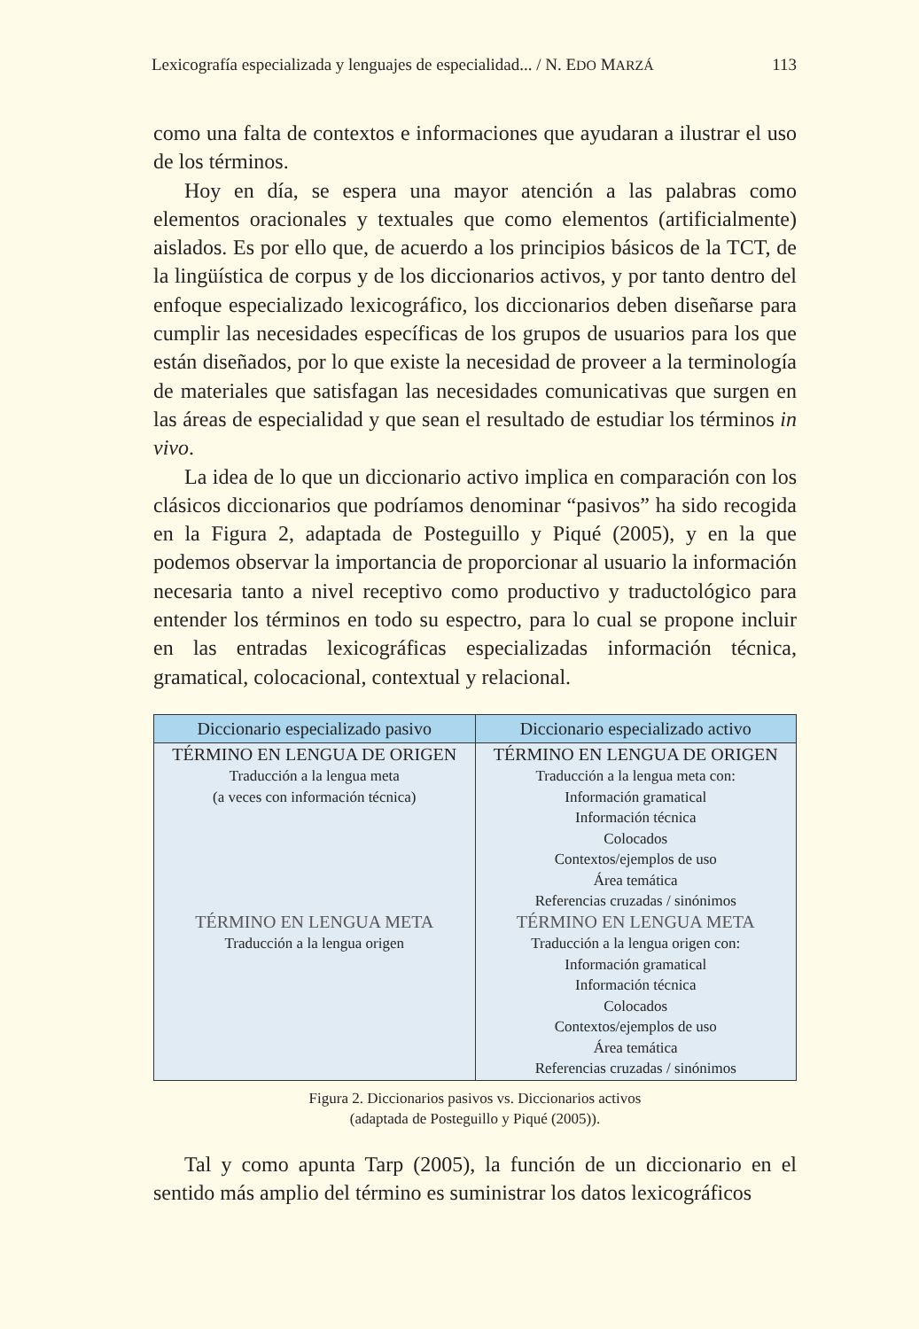Lexicografía especializada y lenguajes de especialidad... / N. EDO MARZÁ 113
como una falta de contextos e informaciones que ayudaran a ilustrar el uso de los términos.
Hoy en día, se espera una mayor atención a las palabras como elementos oracionales y textuales que como elementos (artificialmente) aislados. Es por ello que, de acuerdo a los principios básicos de la TCT, de la lingüística de corpus y de los diccionarios activos, y por tanto dentro del enfoque especializado lexicográfico, los diccionarios deben diseñarse para cumplir las necesidades específicas de los grupos de usuarios para los que están diseñados, por lo que existe la necesidad de proveer a la terminología de materiales que satisfagan las necesidades comunicativas que surgen en las áreas de especialidad y que sean el resultado de estudiar los términos in vivo.
La idea de lo que un diccionario activo implica en comparación con los clásicos diccionarios que podríamos denominar “pasivos” ha sido recogida en la Figura 2, adaptada de Posteguillo y Piqué (2005), y en la que podemos observar la importancia de proporcionar al usuario la información necesaria tanto a nivel receptivo como productivo y traductológico para entender los términos en todo su espectro, para lo cual se propone incluir en las entradas lexicográficas especializadas información técnica, gramatical, colocacional, contextual y relacional.
| Diccionario especializado pasivo | Diccionario especializado activo |
| --- | --- |
| TÉRMINO EN LENGUA DE ORIGEN Traducción a la lengua meta (a veces con información técnica) TÉRMINO EN LENGUA META Traducción a la lengua origen | TÉRMINO EN LENGUA DE ORIGEN Traducción a la lengua meta con: Información gramatical Información técnica Colocados Contextos/ejemplos de uso Área temática Referencias cruzadas / sinónimos TÉRMINO EN LENGUA META Traducción a la lengua origen con: Información gramatical Información técnica Colocados Contextos/ejemplos de uso Área temática Referencias cruzadas / sinónimos |
Figura 2. Diccionarios pasivos vs. Diccionarios activos
(adaptada de Posteguillo y Piqué (2005)).
Tal y como apunta Tarp (2005), la función de un diccionario en el sentido más amplio del término es suministrar los datos lexicográficos